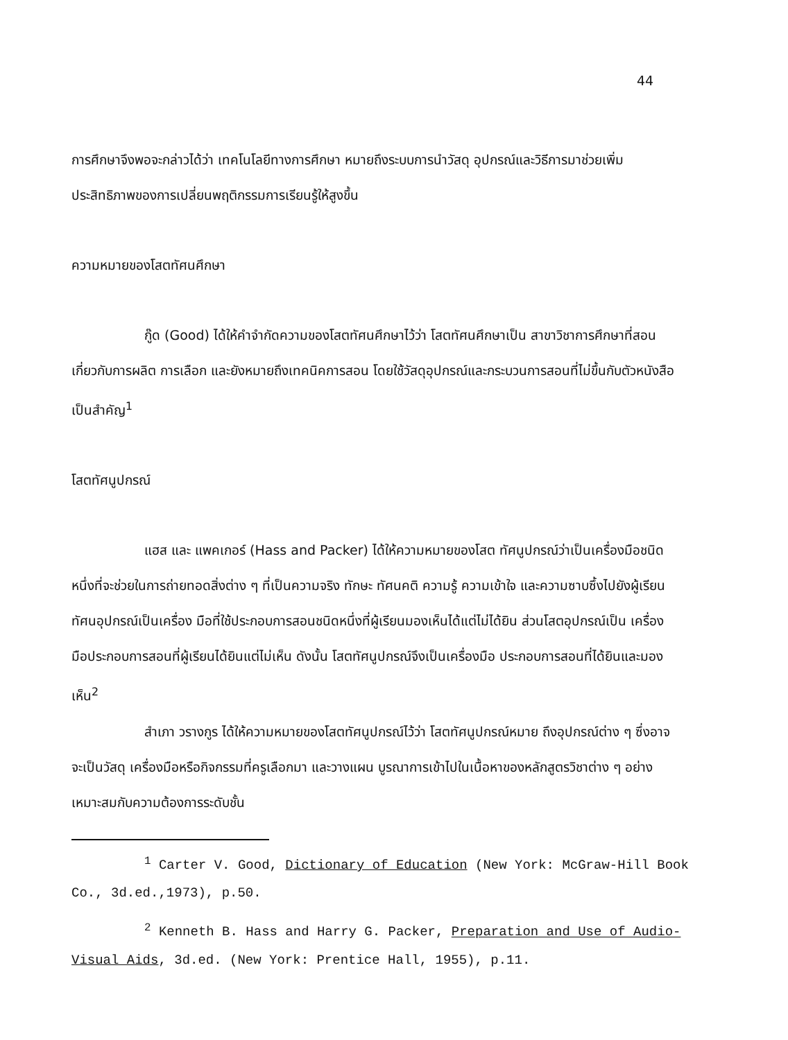44
การศึกษาจึงพอจะกล่าวได้ว่า เทคโนโลยีทางการศึกษา หมายถึงระบบการนำวัสดุ อุปกรณ์และวิธีการมาช่วยเพิ่มประสิทธิภาพของการเปลี่ยนพฤติกรรมการเรียนรู้ให้สูงขึ้น
ความหมายของโสตทัศนศึกษา
กู๊ด (Good) ได้ให้คำจำกัดความของโสตทัศนศึกษาไว้ว่า โสตทัศนศึกษาเป็น สาขาวิชาการศึกษาที่สอนเกี่ยวกับการผลิต การเลือก และยังหมายถึงเทคนิคการสอน โดยใช้วัสดุอุปกรณ์และกระบวนการสอนที่ไม่ขึ้นกับตัวหนังสือเป็นสำคัญ<sup>1</sup>
โสตทัศนูปกรณ์
แฮส และ แพคเกอร์ (Hass and Packer) ได้ให้ความหมายของโสต ทัศนูปกรณ์ว่าเป็นเครื่องมือชนิดหนึ่งที่จะช่วยในการถ่ายทอดสิ่งต่าง ๆ ที่เป็นความจริง ทักษะ ทัศนคติ ความรู้ ความเข้าใจ และความซาบซึ้งไปยังผู้เรียน ทัศนอุปกรณ์เป็นเครื่อง มือที่ใช้ประกอบการสอนชนิดหนึ่งที่ผู้เรียนมองเห็นได้แต่ไม่ได้ยิน ส่วนโสตอุปกรณ์เป็น เครื่องมือประกอบการสอนที่ผู้เรียนได้ยินแต่ไม่เห็น ดังนั้น โสตทัศนูปกรณ์จึงเป็นเครื่องมือ ประกอบการสอนที่ได้ยินและมองเห็น<sup>2</sup>
สำเภา วรางกูร ได้ให้ความหมายของโสตทัศนูปกรณ์ไว้ว่า โสตทัศนูปกรณ์หมาย ถึงอุปกรณ์ต่าง ๆ ซึ่งอาจจะเป็นวัสดุ เครื่องมือหรือกิจกรรมที่ครูเลือกมา และวางแผน บูรณาการเข้าไปในเนื้อหาของหลักสูตรวิชาต่าง ๆ อย่างเหมาะสมกับความต้องการระดับชั้น
<sup>1</sup> Carter V. Good, Dictionary of Education (New York: McGraw-Hill Book Co., 3d.ed.,1973), p.50.
<sup>2</sup> Kenneth B. Hass and Harry G. Packer, Preparation and Use of Audio-Visual Aids, 3d.ed. (New York: Prentice Hall, 1955), p.11.